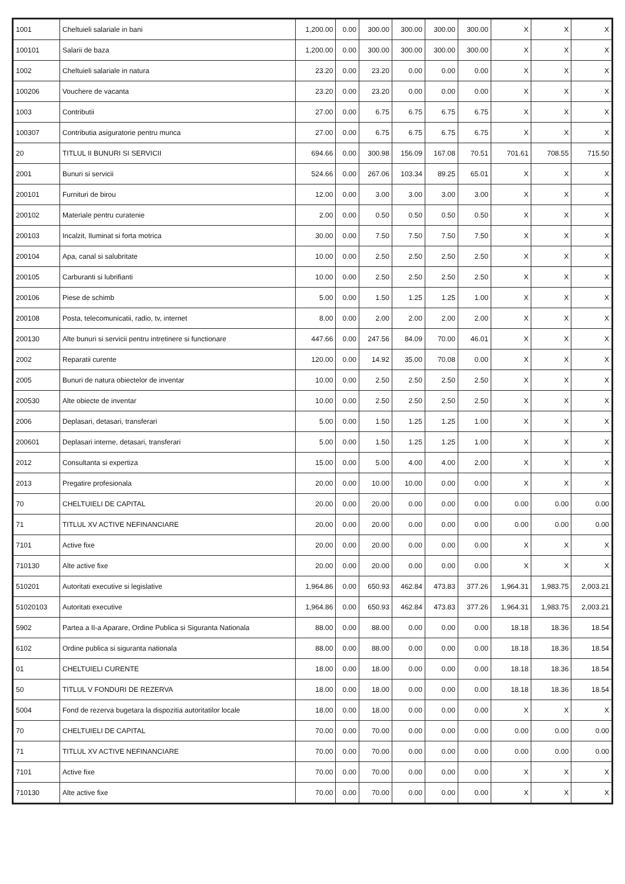| 1001 | Cheltuieli salariale in bani | 1,200.00 | 0.00 | 300.00 | 300.00 | 300.00 | 300.00 | X | X | X |
| 100101 | Salarii de baza | 1,200.00 | 0.00 | 300.00 | 300.00 | 300.00 | 300.00 | X | X | X |
| 1002 | Cheltuieli salariale in natura | 23.20 | 0.00 | 23.20 | 0.00 | 0.00 | 0.00 | X | X | X |
| 100206 | Vouchere de vacanta | 23.20 | 0.00 | 23.20 | 0.00 | 0.00 | 0.00 | X | X | X |
| 1003 | Contributii | 27.00 | 0.00 | 6.75 | 6.75 | 6.75 | 6.75 | X | X | X |
| 100307 | Contributia asiguratorie pentru munca | 27.00 | 0.00 | 6.75 | 6.75 | 6.75 | 6.75 | X | X | X |
| 20 | TITLUL II BUNURI SI SERVICII | 694.66 | 0.00 | 300.98 | 156.09 | 167.08 | 70.51 | 701.61 | 708.55 | 715.50 |
| 2001 | Bunuri si servicii | 524.66 | 0.00 | 267.06 | 103.34 | 89.25 | 65.01 | X | X | X |
| 200101 | Furnituri de birou | 12.00 | 0.00 | 3.00 | 3.00 | 3.00 | 3.00 | X | X | X |
| 200102 | Materiale pentru curatenie | 2.00 | 0.00 | 0.50 | 0.50 | 0.50 | 0.50 | X | X | X |
| 200103 | Incalzit, Iluminat si forta motrica | 30.00 | 0.00 | 7.50 | 7.50 | 7.50 | 7.50 | X | X | X |
| 200104 | Apa, canal si salubritate | 10.00 | 0.00 | 2.50 | 2.50 | 2.50 | 2.50 | X | X | X |
| 200105 | Carburanti si lubrifianti | 10.00 | 0.00 | 2.50 | 2.50 | 2.50 | 2.50 | X | X | X |
| 200106 | Piese de schimb | 5.00 | 0.00 | 1.50 | 1.25 | 1.25 | 1.00 | X | X | X |
| 200108 | Posta, telecomunicatii, radio, tv, internet | 8.00 | 0.00 | 2.00 | 2.00 | 2.00 | 2.00 | X | X | X |
| 200130 | Alte bunuri si servicii pentru intretinere si functionare | 447.66 | 0.00 | 247.56 | 84.09 | 70.00 | 46.01 | X | X | X |
| 2002 | Reparatii curente | 120.00 | 0.00 | 14.92 | 35.00 | 70.08 | 0.00 | X | X | X |
| 2005 | Bunuri de natura obiectelor de inventar | 10.00 | 0.00 | 2.50 | 2.50 | 2.50 | 2.50 | X | X | X |
| 200530 | Alte obiecte de inventar | 10.00 | 0.00 | 2.50 | 2.50 | 2.50 | 2.50 | X | X | X |
| 2006 | Deplasari, detasari, transferari | 5.00 | 0.00 | 1.50 | 1.25 | 1.25 | 1.00 | X | X | X |
| 200601 | Deplasari interne, detasari, transferari | 5.00 | 0.00 | 1.50 | 1.25 | 1.25 | 1.00 | X | X | X |
| 2012 | Consultanta si expertiza | 15.00 | 0.00 | 5.00 | 4.00 | 4.00 | 2.00 | X | X | X |
| 2013 | Pregatire profesionala | 20.00 | 0.00 | 10.00 | 10.00 | 0.00 | 0.00 | X | X | X |
| 70 | CHELTUIELI DE CAPITAL | 20.00 | 0.00 | 20.00 | 0.00 | 0.00 | 0.00 | 0.00 | 0.00 | 0.00 |
| 71 | TITLUL XV ACTIVE NEFINANCIARE | 20.00 | 0.00 | 20.00 | 0.00 | 0.00 | 0.00 | 0.00 | 0.00 | 0.00 |
| 7101 | Active fixe | 20.00 | 0.00 | 20.00 | 0.00 | 0.00 | 0.00 | X | X | X |
| 710130 | Alte active fixe | 20.00 | 0.00 | 20.00 | 0.00 | 0.00 | 0.00 | X | X | X |
| 510201 | Autoritati executive si legislative | 1,964.86 | 0.00 | 650.93 | 462.84 | 473.83 | 377.26 | 1,964.31 | 1,983.75 | 2,003.21 |
| 51020103 | Autoritati executive | 1,964.86 | 0.00 | 650.93 | 462.84 | 473.83 | 377.26 | 1,964.31 | 1,983.75 | 2,003.21 |
| 5902 | Partea a II-a Aparare, Ordine Publica si Siguranta Nationala | 88.00 | 0.00 | 88.00 | 0.00 | 0.00 | 0.00 | 18.18 | 18.36 | 18.54 |
| 6102 | Ordine publica si siguranta nationala | 88.00 | 0.00 | 88.00 | 0.00 | 0.00 | 0.00 | 18.18 | 18.36 | 18.54 |
| 01 | CHELTUIELI CURENTE | 18.00 | 0.00 | 18.00 | 0.00 | 0.00 | 0.00 | 18.18 | 18.36 | 18.54 |
| 50 | TITLUL V FONDURI DE REZERVA | 18.00 | 0.00 | 18.00 | 0.00 | 0.00 | 0.00 | 18.18 | 18.36 | 18.54 |
| 5004 | Fond de rezerva bugetara la dispozitia autoritatilor locale | 18.00 | 0.00 | 18.00 | 0.00 | 0.00 | 0.00 | X | X | X |
| 70 | CHELTUIELI DE CAPITAL | 70.00 | 0.00 | 70.00 | 0.00 | 0.00 | 0.00 | 0.00 | 0.00 | 0.00 |
| 71 | TITLUL XV ACTIVE NEFINANCIARE | 70.00 | 0.00 | 70.00 | 0.00 | 0.00 | 0.00 | 0.00 | 0.00 | 0.00 |
| 7101 | Active fixe | 70.00 | 0.00 | 70.00 | 0.00 | 0.00 | 0.00 | X | X | X |
| 710130 | Alte active fixe | 70.00 | 0.00 | 70.00 | 0.00 | 0.00 | 0.00 | X | X | X |